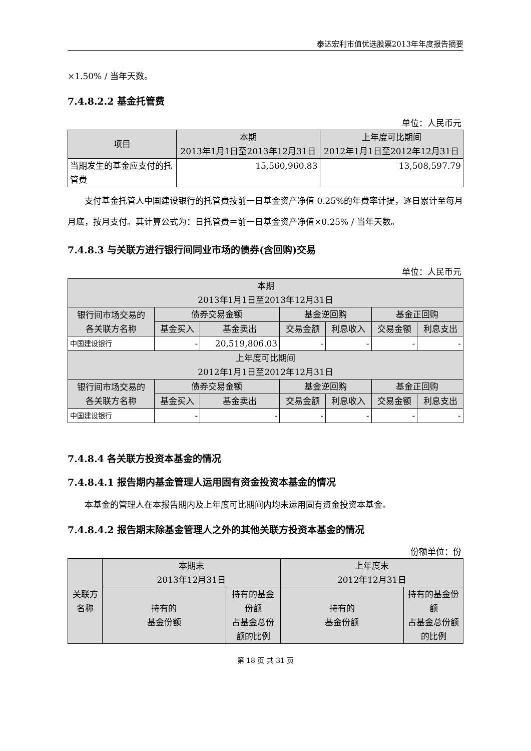泰达宏利市值优选股票2013年年度报告摘要
×1.50% / 当年天数。
7.4.8.2.2 基金托管费
单位：人民币元
| 项目 | 本期 2013年1月1日至2013年12月31日 | 上年度可比期间 2012年1月1日至2012年12月31日 |
| --- | --- | --- |
| 当期发生的基金应支付的托管费 | 15,560,960.83 | 13,508,597.79 |
支付基金托管人中国建设银行的托管费按前一日基金资产净值 0.25%的年费率计提，逐日累计至每月月底，按月支付。其计算公式为：日托管费＝前一日基金资产净值×0.25% / 当年天数。
7.4.8.3 与关联方进行银行间同业市场的债券(含回购)交易
单位：人民币元
| 本期 2013年1月1日至2013年12月31日 | | | | | | |
| --- | --- | --- | --- | --- | --- | --- |
| 银行间市场交易的 各关联方名称 | 债券交易金额 | | 基金逆回购 | | 基金正回购 | |
| | 基金买入 | 基金卖出 | 交易金额 | 利息收入 | 交易金额 | 利息支出 |
| 中国建设银行 | - | 20,519,806.03 | - | - | - | - |
| 上年度可比期间 2012年1月1日至2012年12月31日 | | | | | | |
| 银行间市场交易的 各关联方名称 | 债券交易金额 | | 基金逆回购 | | 基金正回购 | |
| | 基金买入 | 基金卖出 | 交易金额 | 利息收入 | 交易金额 | 利息支出 |
| 中国建设银行 | - | - | - | - | - | - |
7.4.8.4 各关联方投资本基金的情况
7.4.8.4.1 报告期内基金管理人运用固有资金投资本基金的情况
本基金的管理人在本报告期内及上年度可比期间内均未运用固有资金投资本基金。
7.4.8.4.2 报告期末除基金管理人之外的其他关联方投资本基金的情况
份额单位：份
| 关联方名称 | 本期末 2013年12月31日 | | 上年度末 2012年12月31日 | |
| --- | --- | --- | --- | --- |
| | 持有的 基金份额 | 持有的基金份额 占基金总份额的比例 | 持有的 基金份额 | 持有的基金份额 占基金总份额的比例 |
第 18 页 共 31 页